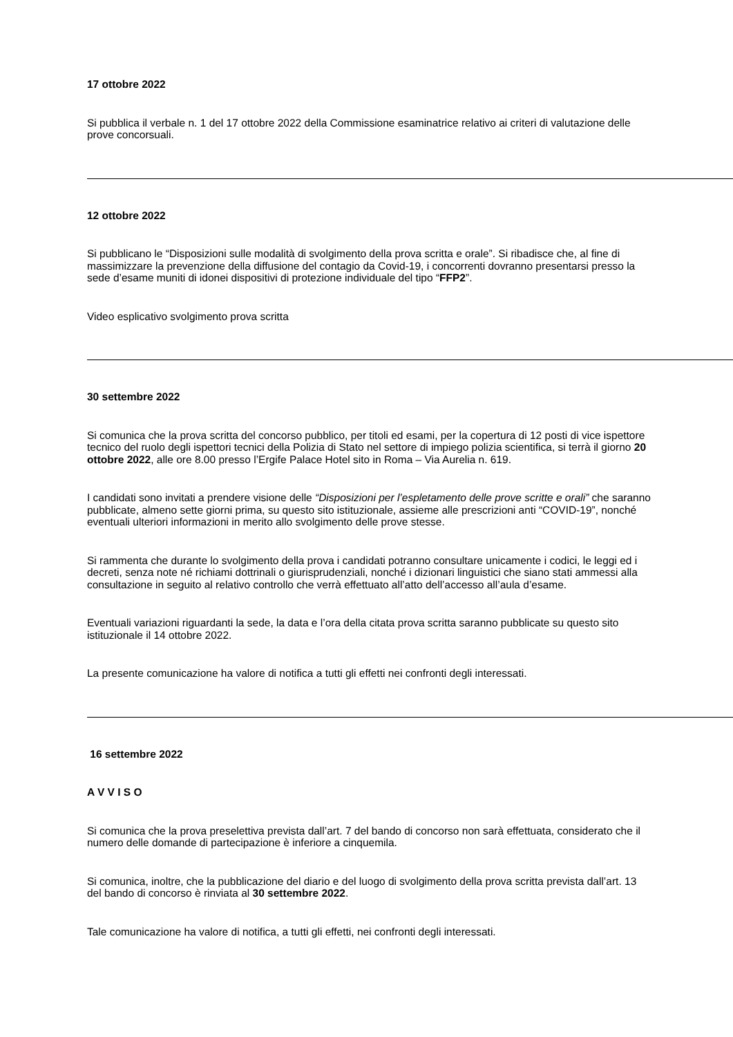17 ottobre 2022
Si pubblica il verbale n. 1 del 17 ottobre 2022 della Commissione esaminatrice relativo ai criteri di valutazione delle prove concorsuali.
12 ottobre 2022
Si pubblicano le “Disposizioni sulle modalità di svolgimento della prova scritta e orale”. Si ribadisce che, al fine di massimizzare la prevenzione della diffusione del contagio da Covid-19, i concorrenti dovranno presentarsi presso la sede d’esame muniti di idonei dispositivi di protezione individuale del tipo “FFP2”.
Video esplicativo svolgimento prova scritta
30 settembre 2022
Si comunica che la prova scritta del concorso pubblico, per titoli ed esami, per la copertura di 12 posti di vice ispettore tecnico del ruolo degli ispettori tecnici della Polizia di Stato nel settore di impiego polizia scientifica, si terrà il giorno 20 ottobre 2022, alle ore 8.00 presso l’Ergife Palace Hotel sito in Roma – Via Aurelia n. 619.
I candidati sono invitati a prendere visione delle “Disposizioni per l’espletamento delle prove scritte e orali” che saranno pubblicate, almeno sette giorni prima, su questo sito istituzionale, assieme alle prescrizioni anti “COVID-19”, nonché eventuali ulteriori informazioni in merito allo svolgimento delle prove stesse.
Si rammenta che durante lo svolgimento della prova i candidati potranno consultare unicamente i codici, le leggi ed i decreti, senza note né richiami dottrinali o giurisprudenziali, nonché i dizionari linguistici che siano stati ammessi alla consultazione in seguito al relativo controllo che verrà effettuato all’atto dell’accesso all’aula d’esame.
Eventuali variazioni riguardanti la sede, la data e l’ora della citata prova scritta saranno pubblicate su questo sito istituzionale il 14 ottobre 2022.
La presente comunicazione ha valore di notifica a tutti gli effetti nei confronti degli interessati.
16 settembre 2022
A V V I S O
Si comunica che la prova preselettiva prevista dall’art. 7 del bando di concorso non sarà effettuata, considerato che il numero delle domande di partecipazione è inferiore a cinquemila.
Si comunica, inoltre, che la pubblicazione del diario e del luogo di svolgimento della prova scritta prevista dall’art. 13 del bando di concorso è rinviata al 30 settembre 2022.
Tale comunicazione ha valore di notifica, a tutti gli effetti, nei confronti degli interessati.